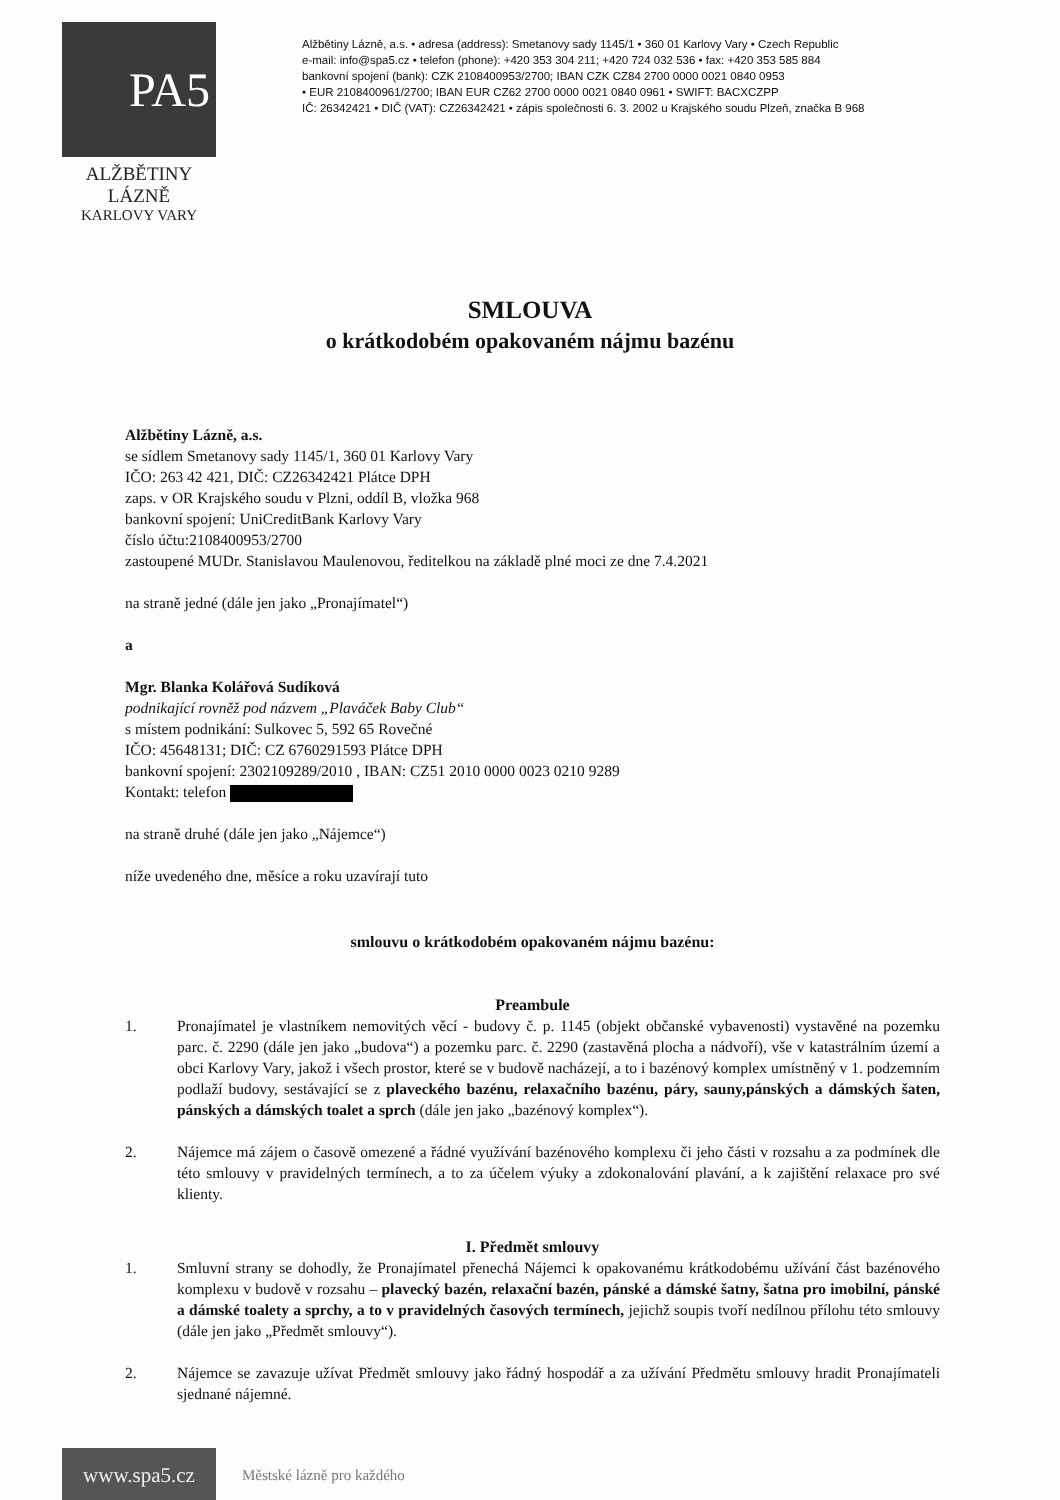PA5
ALŽBĚTINY LÁZNĚ
KARLOVY VARY
Alžbětiny Lázně, a.s. • adresa (address): Smetanovy sady 1145/1 • 360 01 Karlovy Vary • Czech Republic
e-mail: info@spa5.cz • telefon (phone): +420 353 304 211; +420 724 032 536 • fax: +420 353 585 884
bankovní spojení (bank): CZK 2108400953/2700; IBAN CZK CZ84 2700 0000 0021 0840 0953
• EUR 2108400961/2700; IBAN EUR CZ62 2700 0000 0021 0840 0961 • SWIFT: BACXCZPP
IČ: 26342421 • DIČ (VAT): CZ26342421 • zápis společnosti 6. 3. 2002 u Krajského soudu Plzeň, značka B 968
SMLOUVA
o krátkodobém opakovaném nájmu bazénu
Alžbětiny Lázně, a.s.
se sídlem Smetanovy sady 1145/1, 360 01 Karlovy Vary
IČO: 263 42 421, DIČ: CZ26342421 Plátce DPH
zaps. v OR Krajského soudu v Plzni, oddíl B, vložka 968
bankovní spojení: UniCreditBank Karlovy Vary
číslo účtu:2108400953/2700
zastoupené MUDr. Stanislavou Maulenovou, ředitelkou na základě plné moci ze dne 7.4.2021
na straně jedné (dále jen jako „Pronajímatel“)
a
Mgr. Blanka Kolářová Sudíková
podnikající rovněž pod názvem „Plaváček Baby Club“
s místem podnikání: Sulkovec 5, 592 65 Rovečné
IČO: 45648131; DIČ: CZ 6760291593 Plátce DPH
bankovní spojení: 2302109289/2010 , IBAN: CZ51 2010 0000 0023 0210 9289
Kontakt: telefon
na straně druhé (dále jen jako „Nájemce“)
níže uvedeného dne, měsíce a roku uzavírají tuto
smlouvu o krátkodobém opakovaném nájmu bazénu:
Preambule
1. Pronajímatel je vlastníkem nemovitých věcí - budovy č. p. 1145 (objekt občanské vybavenosti) vystavěné na pozemku parc. č. 2290 (dále jen jako „budova“) a pozemku parc. č. 2290 (zastavěná plocha a nádvoří), vše v katastrálním území a obci Karlovy Vary, jakož i všech prostor, které se v budově nacházejí, a to i bazénový komplex umístněný v 1. podzemním podlaží budovy, sestávající se z plaveckého bazénu, relaxačního bazénu, páry, sauny,pánských a dámských šaten, pánských a dámských toalet a sprch (dále jen jako „bazénový komplex“).
2. Nájemce má zájem o časově omezené a řádné využívání bazénového komplexu či jeho části v rozsahu a za podmínek dle této smlouvy v pravidelných termínech, a to za účelem výuky a zdokonalování plavání, a k zajištění relaxace pro své klienty.
I. Předmět smlouvy
1. Smluvní strany se dohodly, že Pronajímatel přenechá Nájemci k opakovanému krátkodobému užívání část bazénového komplexu v budově v rozsahu – plavecký bazén, relaxační bazén, pánské a dámské šatny, šatna pro imobilní, pánské a dámské toalety a sprchy, a to v pravidelných časových termínech, jejichž soupis tvoří nedílnou přílohu této smlouvy (dále jen jako „Předmět smlouvy“).
2. Nájemce se zavazuje užívat Předmět smlouvy jako řádný hospodář a za užívání Předmětu smlouvy hradit Pronajímateli sjednané nájemné.
www.spa5.cz
Městské lázně pro každého